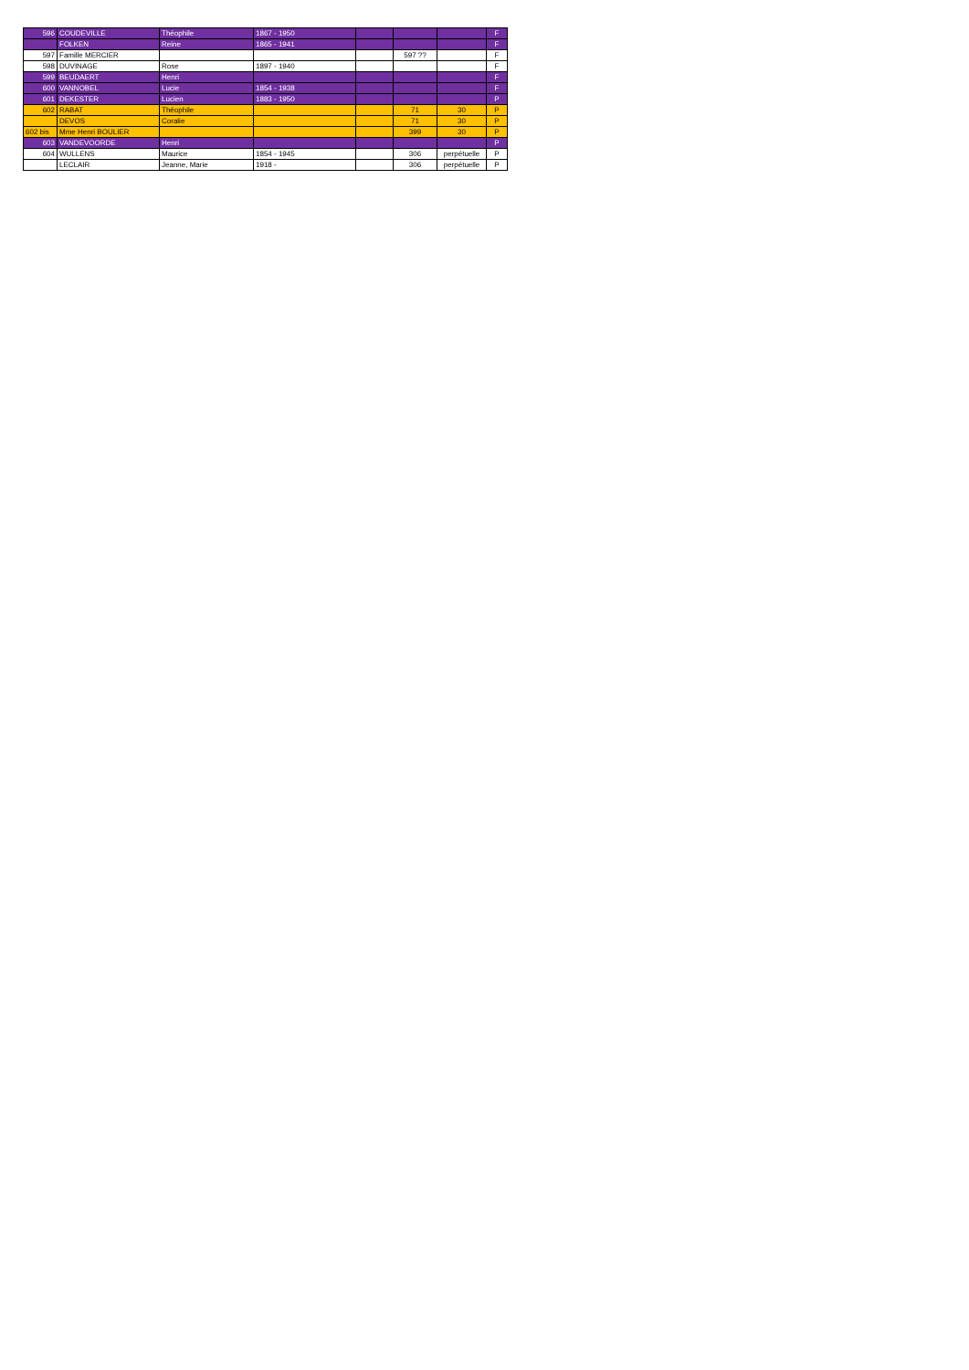| 596 | COUDEVILLE | Théophile | 1867 - 1950 | | | | F |
| | FOLKEN | Reine | 1865 - 1941 | | | | F |
| 597 | Famille MERCIER | | | | 597 ?? | | F |
| 598 | DUVINAGE | Rose | 1897 - 1940 | | | | F |
| 599 | BEUDAERT | Henri | | | | | F |
| 600 | VANNOBEL | Lucie | 1854 - 1938 | | | | F |
| 601 | DEKESTER | Lucien | 1883 - 1950 | | | | P |
| 602 | RABAT | Théophile | | | 71 | 30 | P |
| | DEVOS | Coralie | | | 71 | 30 | P |
| 602 bis | Mme Henri BOULIER | | | | 399 | 30 | P |
| 603 | VANDEVOORDE | Henri | | | | | P |
| 604 | WULLENS | Maurice | 1854 - 1945 | | 306 | perpétuelle | P |
| | LECLAIR | Jeanne, Marie | 1918 - | | 306 | perpétuelle | P |